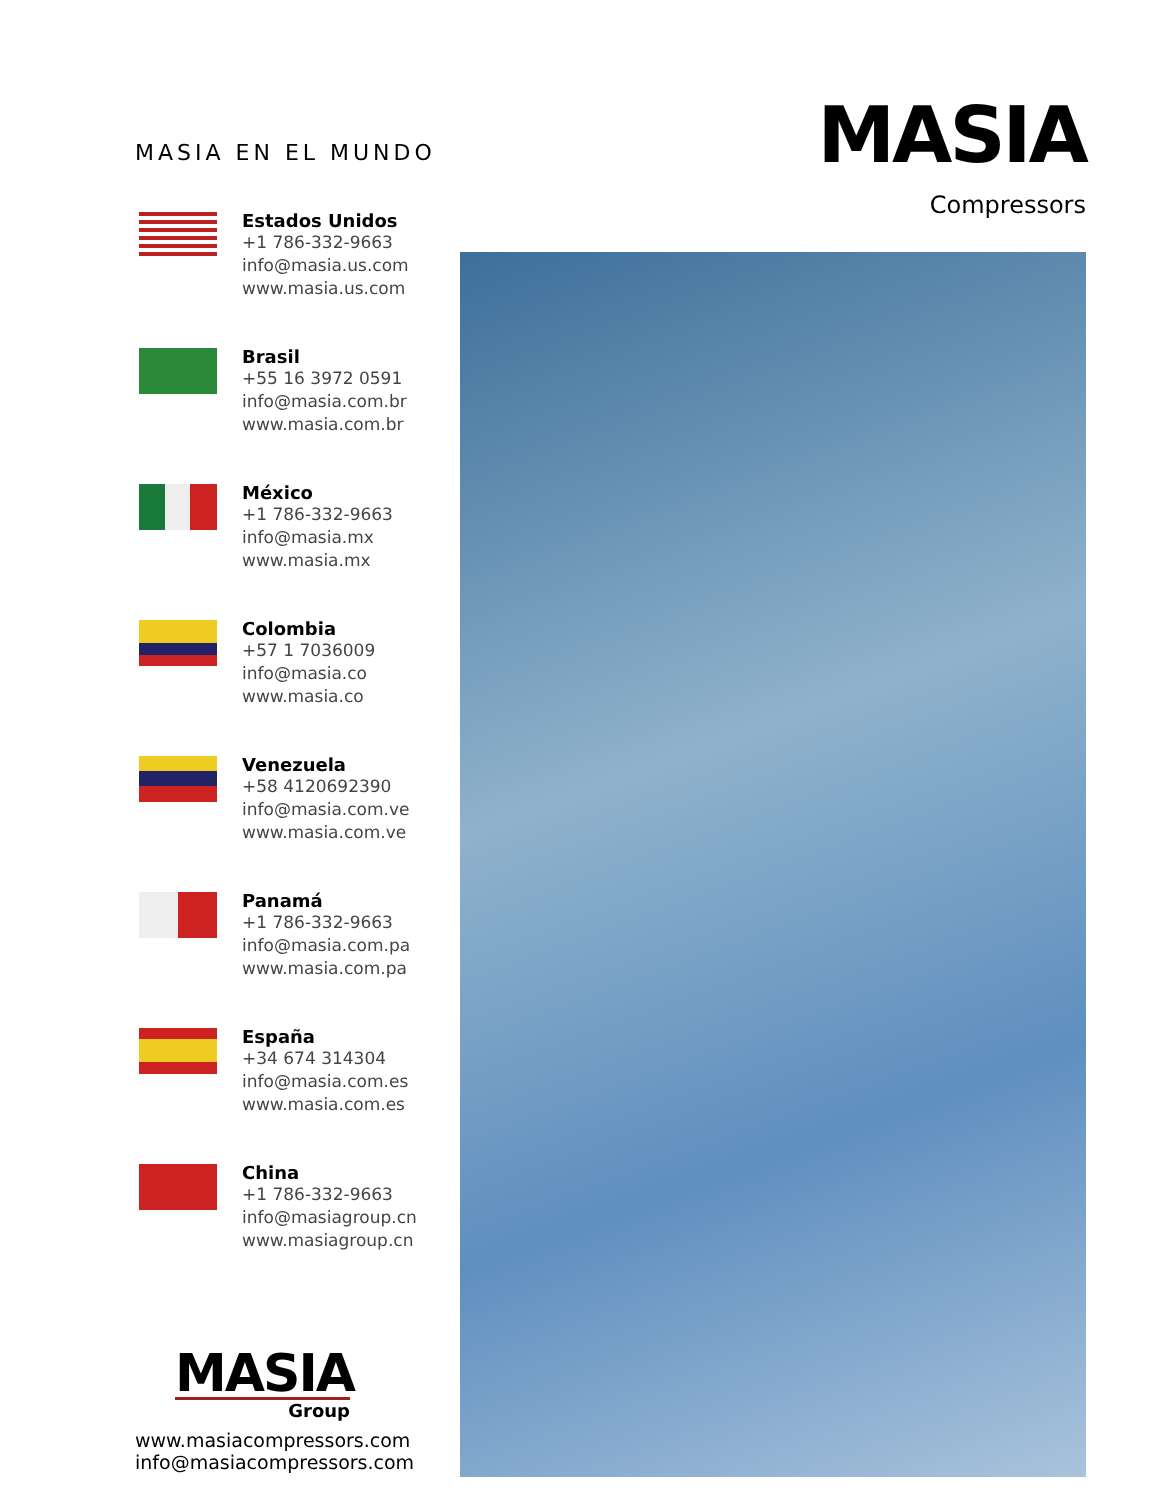MASIA EN EL MUNDO
Estados Unidos
+1 786-332-9663
info@masia.us.com
www.masia.us.com
Brasil
+55 16 3972 0591
info@masia.com.br
www.masia.com.br
México
+1 786-332-9663
info@masia.mx
www.masia.mx
Colombia
+57 1 7036009
info@masia.co
www.masia.co
Venezuela
+58 4120692390
info@masia.com.ve
www.masia.com.ve
Panamá
+1 786-332-9663
info@masia.com.pa
www.masia.com.pa
España
+34 674 314304
info@masia.com.es
www.masia.com.es
China
+1 786-332-9663
info@masiagroup.cn
www.masiagroup.cn
MASIA
Group
www.masiacompressors.com
info@masiacompressors.com
MASIA
Compressors